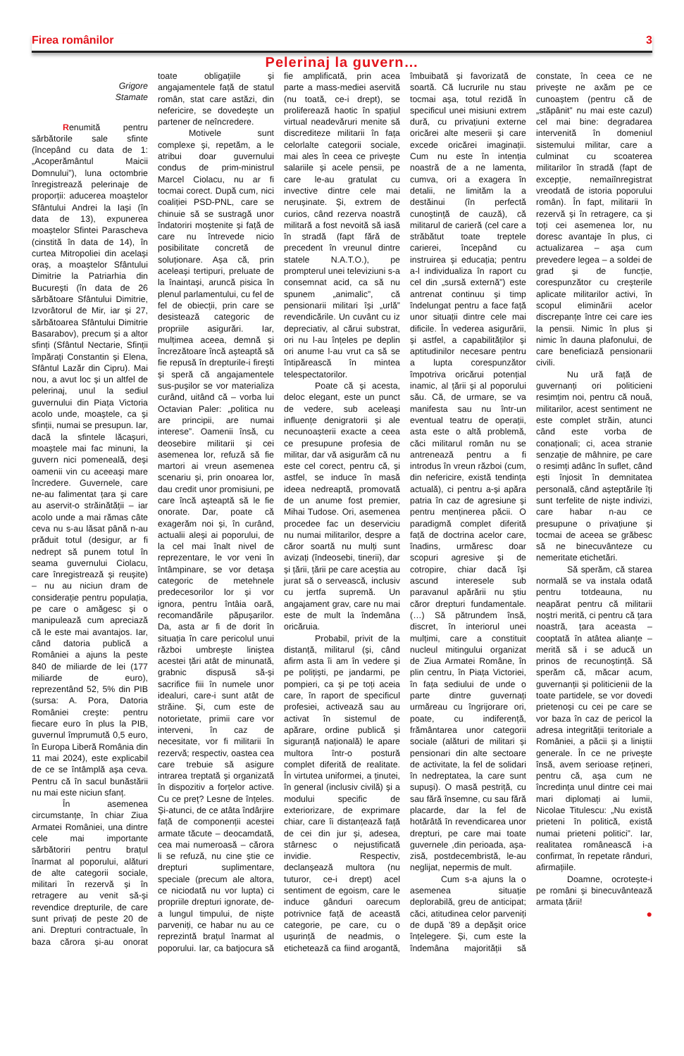Firea românilor 3
Pelerinaj la guvern…
Grigore
Stamate
Renumită pentru sărbătorile sale sfinte (începând cu data de 1: „Acoperământul Maicii Domnului”), luna octombrie înregistrează pelerinaje de proporții: aducerea moaștelor Sfântului Andrei la Iași (în data de 13), expunerea moaștelor Sfintei Parascheva (cinstită în data de 14), în curtea Mitropoliei din același oraș, a moaștelor Sfântului Dimitrie la Patriarhia din București (în data de 26 sărbătoare Sfântului Dimitrie, Izvorâtorul de Mir, iar și 27, sărbătoarea Sfântului Dimitrie Basarabov), precum și a altor sfinți (Sfântul Nectarie, Sfinții împărați Constantin și Elena, Sfântul Lazăr din Cipru). Mai nou, a avut loc și un altfel de pelerinaj, unul la sediul guvernului din Piața Victoria acolo unde, moaștele, ca și sfinții, numai se presupun. Iar, dacă la sfintele lăcașuri, moaștele mai fac minuni, la guvern nici pomeneală, deși oamenii vin cu aceeași mare încredere. Guvernele, care ne-au falimentat țara și care au aservit-o străinătății – iar acolo unde a mai rămas câte ceva nu s-au lăsat până n-au prăduit totul (desigur, ar fi nedrept să punem totul în seama guvernului Ciolacu, care înregistrează și reușite) – nu au niciun dram de considerație pentru populația, pe care o amăgesc și o manipulează cum apreciază că le este mai avantajos. Iar, când datoria publică a României a ajuns la peste 840 de miliarde de lei (177 miliarde de euro), reprezentând 52, 5% din PIB (sursa: A. Pora, Datoria României crește: pentru fiecare euro în plus la PIB, guvernul împrumută 0,5 euro, în Europa Liberă România din 11 mai 2024), este explicabil de ce se întâmplă așa ceva. Pentru că în sacul bunăstării nu mai este niciun sfanț.
În asemenea circumstanțe, în chiar Ziua Armatei României, una dintre cele mai importante sărbătoriri pentru brațul înarmat al poporului, alături de alte categorii sociale, militari în rezervă și în retragere au venit să-și revendice drepturile, de care sunt privați de peste 20 de ani. Drepturi contractuale, în baza cărora și-au onorat toate obligațiile și angajamentele față de statul român, stat care astăzi, din nefericire, se dovedește un partener de neîncredere.
Motivele sunt complexe și, repetăm, a le atribui doar guvernului condus de prim-ministrul Marcel Ciolacu, nu ar fi tocmai corect. După cum, nici coaliției PSD-PNL, care se chinuie să se sustragă unor îndatoriri moștenite și față de care nu întrevede nicio posibilitate concretă de soluționare. Așa că, prin aceleași tertipuri, preluate de la înaintași, aruncă pisica în plenul parlamentului, cu fel de fel de obiecții, prin care se desistează categoric de propriile asigurări. Iar, mulțimea aceea, demnă și încrezătoare încă așteaptă să fie repusă în drepturile-i firești și speră că angajamentele sus-pușilor se vor materializa curând, uitând că – vorba lui Octavian Paler: „politica nu are principii, are numai interese”. Oamenii însă, cu deosebire militarii și cei asemenea lor, refuză să fie martori ai vreun asemenea scenariu și, prin onoarea lor, dau credit unor promisiuni, pe care încă așteaptă să le fie onorate. Dar, poate că exagerăm noi și, în curând, actualii aleși ai poporului, de la cel mai înalt nivel de reprezentare, le vor veni în întâmpinare, se vor detașa categoric de metehnele predecesorilor lor și vor ignora, pentru întâia oară, recomandările păpușarilor. Da, asta ar fi de dorit în situația în care pericolul unui război umbrește liniștea acestei țări atât de minunată, grabnic dispusă să-și sacrifice fiii în numele unor idealuri, care-i sunt atât de străine. Și, cum este de notorietate, primii care vor interveni, în caz de necesitate, vor fi militarii în rezervă; respectiv, oastea cea care trebuie să asigure intrarea treptată și organizată în dispozitiv a forțelor active. Cu ce preț? Lesne de înțeles. Și-atunci, de ce atâta îndârjire față de componenții acestei armate tăcute – deocamdată, cea mai numeroasă – cărora li se refuză, nu cine știe ce drepturi suplimentare, speciale (precum ale altora, ce niciodată nu vor lupta) ci propriile drepturi ignorate, de-a lungul timpului, de niște parveniți, ce habar nu au ce reprezintă brațul înarmat al poporului. Iar, ca batjocura să fie amplificată, prin acea parte a mass-mediei aservită (nu toată, ce-i drept), se proliferează haotic în spațiul virtual neadevăruri menite să discrediteze militarii în fața celorlalte categorii sociale, mai ales în ceea ce privește salariile și acele pensii, pe care le-au gratulat cu invective dintre cele mai nerușinate. Și, extrem de curios, când rezerva noastră militară a fost nevoită să iasă în stradă (fapt fără de precedent în vreunul dintre statele N.A.T.O.), pe prompterul unei televiziuni s-a consemnat acid, ca să nu spunem „animalic”, că pensionarii militari își „urlă” revendicările. Un cuvânt cu iz depreciativ, al cărui substrat, ori nu l-au înțeles pe deplin ori anume l-au vrut ca să se întipărească în mintea telespectatorilor.
Poate că și acesta, deloc elegant, este un punct de vedere, sub aceleași influențe denigratorii și ale necunoașterii exacte a ceea ce presupune profesia de militar, dar vă asigurăm că nu este cel corect, pentru că, și astfel, se induce în masă ideea nedreaptă, promovată de un anume fost premier, Mihai Tudose. Ori, asemenea procedee fac un deserviciu nu numai militarilor, despre a căror soartă nu mulți sunt avizați (îndeosebi, tinerii), dar și țării, țării pe care aceștia au jurat să o servească, inclusiv cu jertfa supremă. Un angajament grav, care nu mai este de mult la îndemâna oricăruia.
Probabil, privit de la distanță, militarul (și, când afirm asta îi am în vedere și pe polițiști, pe jandarmi, pe pompieri, ca și pe toți aceia care, în raport de specificul profesiei, activează sau au activat în sistemul de apărare, ordine publică și siguranță națională) le apare multora într-o postură complet diferită de realitate. În virtutea uniformei, a ținutei, în general (inclusiv civilă) și a modului specific de exteriorizare, de exprimare chiar, care îi distanțează față de cei din jur și, adesea, stârnesc o nejustificată invidie. Respectiv, declanșează multora (nu tuturor, ce-i drept) acel sentiment de egoism, care le induce gânduri oarecum potrivnice față de această categorie, pe care, cu o ușurință de neadmis, o etichetează ca fiind arogantă, îmbuibată și favorizată de soartă. Că lucrurile nu stau tocmai așa, totul rezidă în specificul unei misiuni extrem dură, cu privațiuni externe oricărei alte meserii și care excede oricărei imaginații. Cum nu este în intenția noastră de a ne lamenta, cumva, ori a exagera în detalii, ne limităm la a destăinui (în perfectă cunoștință de cauză), că militarul de carieră (cel care a străbătut toate treptele carierei, începând cu instruirea și educația; pentru a-l individualiza în raport cu cel din „sursă externă”) este antrenat continuu și timp îndelungat pentru a face față unor situații dintre cele mai dificile. În vederea asigurării, și astfel, a capabilităților și aptitudinilor necesare pentru a lupta corespunzător împotriva oricărui potențial inamic, al țării și al poporului său. Că, de urmare, se va manifesta sau nu într-un eventual teatru de operații, asta este o altă problemă, căci militarul român nu se antrenează pentru a fi introdus în vreun război (cum, din nefericire, există tendința actuală), ci pentru a-și apăra patria în caz de agresiune și pentru menținerea păcii. O paradigmă complet diferită față de doctrina acelor care, înadins, urmăresc doar scopuri agresive și de cotropire, chiar dacă își ascund interesele sub paravanul apărării nu știu căror drepturi fundamentale. (…) Să pătrundem însă, discret, în interiorul unei mulțimi, care a constituit nucleul mitingului organizat de Ziua Armatei Române, în plin centru, în Piața Victoriei, în fața sediului de unde o parte dintre guvernați urmăreau cu îngrijorare ori, poate, cu indiferență, frământarea unor categorii sociale (alături de militari și pensionari din alte sectoare de activitate, la fel de solidari în nedreptatea, la care sunt supuși). O masă pestriță, cu sau fără însemne, cu sau fără placarde, dar la fel de hotărâtă în revendicarea unor drepturi, pe care mai toate guvernele ,din perioada, așa-zisă, postdecembristă, le-au neglijat, nepermis de mult.
Cum s-a ajuns la o asemenea situație deplorabilă, greu de anticipat; căci, atitudinea celor parveniți de după ’89 a depășit orice înțelegere. Și, cum este la îndemâna majorității să constate, în ceea ce ne privește ne axăm pe ce cunoaștem (pentru că de „stăpânit” nu mai este cazul) cel mai bine: degradarea intervenită în domeniul sistemului militar, care a culminat cu scoaterea militarilor în stradă (fapt de excepție, nemaiînregistrat vreodată de istoria poporului român). În fapt, militarii în rezervă și în retragere, ca și toți cei asemenea lor, nu doresc avantaje în plus, ci actualizarea – așa cum prevedere legea – a soldei de grad și de funcție, corespunzător cu creșterile aplicate militarilor activi, în scopul eliminării acelor discrepanțe între cei care ies la pensii. Nimic în plus și nimic în dauna plafonului, de care beneficiază pensionarii civili.
Nu ură față de guvernanți ori politicieni resimțim noi, pentru că nouă, militarilor, acest sentiment ne este complet străin, atunci când este vorba de conaționali; ci, acea stranie senzație de mâhnire, pe care o resimți adânc în suflet, când ești înjosit în demnitatea personală, când așteptările îți sunt terfelite de niște indivizi, care habar n-au ce presupune o privațiune și tocmai de aceea se grăbesc să ne binecuvânteze cu nemeritate etichetări.
Să sperăm, că starea normală se va instala odată pentru totdeauna, nu neapărat pentru că militarii noștri merită, ci pentru că țara noastră, țara aceasta – cooptată în atâtea alianțe – merită să i se aducă un prinos de recunoștință. Să sperăm că, măcar acum, guvernanții și politicienii de la toate partidele, se vor dovedi prietenoși cu cei pe care se vor baza în caz de pericol la adresa integrității teritoriale a României, a păcii și a liniștii generale. În ce ne privește însă, avem serioase rețineri, pentru că, așa cum ne încredința unul dintre cei mai mari diplomați ai lumii, Nicolae Titulescu: „Nu există prieteni în politică, există numai prieteni politici”. Iar, realitatea românească i-a confirmat, în repetate rânduri, afirmațiile.
Doamne, ocrotește-i pe români și binecuvântează armata țării!
●